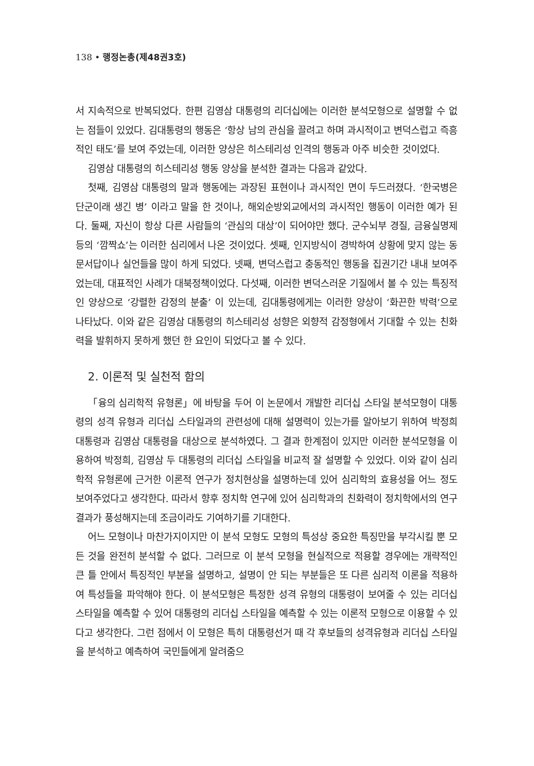138 • 행정논총(제48권3호)
서 지속적으로 반복되었다. 한편 김영삼 대통령의 리더십에는 이러한 분석모형으로 설명할 수 없는 점들이 있었다. 김대통령의 행동은 ‘항상 남의 관심을 끌려고 하며 과시적이고 변덕스럽고 즉흥적인 태도’를 보여 주었는데, 이러한 양상은 히스테리성 인격의 행동과 아주 비슷한 것이었다.
김영삼 대통령의 히스테리성 행동 양상을 분석한 결과는 다음과 같았다.
첫째, 김영삼 대통령의 말과 행동에는 과장된 표현이나 과시적인 면이 두드러졌다. ‘한국병은 단군이래 생긴 병’ 이라고 말을 한 것이나, 해외순방외교에서의 과시적인 행동이 이러한 예가 된다. 둘째, 자신이 항상 다른 사람들의 ‘관심의 대상’이 되어야만 했다. 군수뇌부 경질, 금융실명제 등의 ‘깜짝쇼’는 이러한 심리에서 나온 것이었다. 셋째, 인지방식이 경박하여 상황에 맞지 않는 동문서답이나 실언들을 많이 하게 되었다. 넷째, 변덕스럽고 충동적인 행동을 집권기간 내내 보여주었는데, 대표적인 사례가 대북정책이었다. 다섯째, 이러한 변덕스러운 기질에서 볼 수 있는 특징적인 양상으로 ‘강렬한 감정의 분출’ 이 있는데, 김대통령에게는 이러한 양상이 ‘화끈한 박력’으로 나타났다. 이와 같은 김영삼 대통령의 히스테리성 성향은 외향적 감정형에서 기대할 수 있는 친화력을 발휘하지 못하게 했던 한 요인이 되었다고 볼 수 있다.
2. 이론적 및 실천적 함의
「융의 심리학적 유형론」에 바탕을 두어 이 논문에서 개발한 리더십 스타일 분석모형이 대통령의 성격 유형과 리더십 스타일과의 관련성에 대해 설명력이 있는가를 알아보기 위하여 박정희 대통령과 김영삼 대통령을 대상으로 분석하였다. 그 결과 한계점이 있지만 이러한 분석모형을 이용하여 박정희, 김영삼 두 대통령의 리더십 스타일을 비교적 잘 설명할 수 있었다. 이와 같이 심리학적 유형론에 근거한 이론적 연구가 정치현상을 설명하는데 있어 심리학의 효용성을 어느 정도 보여주었다고 생각한다. 따라서 향후 정치학 연구에 있어 심리학과의 친화력이 정치학에서의 연구결과가 풍성해지는데 조금이라도 기여하기를 기대한다.
어느 모형이나 마찬가지이지만 이 분석 모형도 모형의 특성상 중요한 특징만을 부각시킬 뿐 모든 것을 완전히 분석할 수 없다. 그러므로 이 분석 모형을 현실적으로 적용할 경우에는 개략적인 큰 틀 안에서 특징적인 부분을 설명하고, 설명이 안 되는 부분들은 또 다른 심리적 이론을 적용하여 특성들을 파악해야 한다. 이 분석모형은 특정한 성격 유형의 대통령이 보여줄 수 있는 리더십 스타일을 예측할 수 있어 대통령의 리더십 스타일을 예측할 수 있는 이론적 모형으로 이용할 수 있다고 생각한다. 그런 점에서 이 모형은 특히 대통령선거 때 각 후보들의 성격유형과 리더십 스타일을 분석하고 예측하여 국민들에게 알려줌으